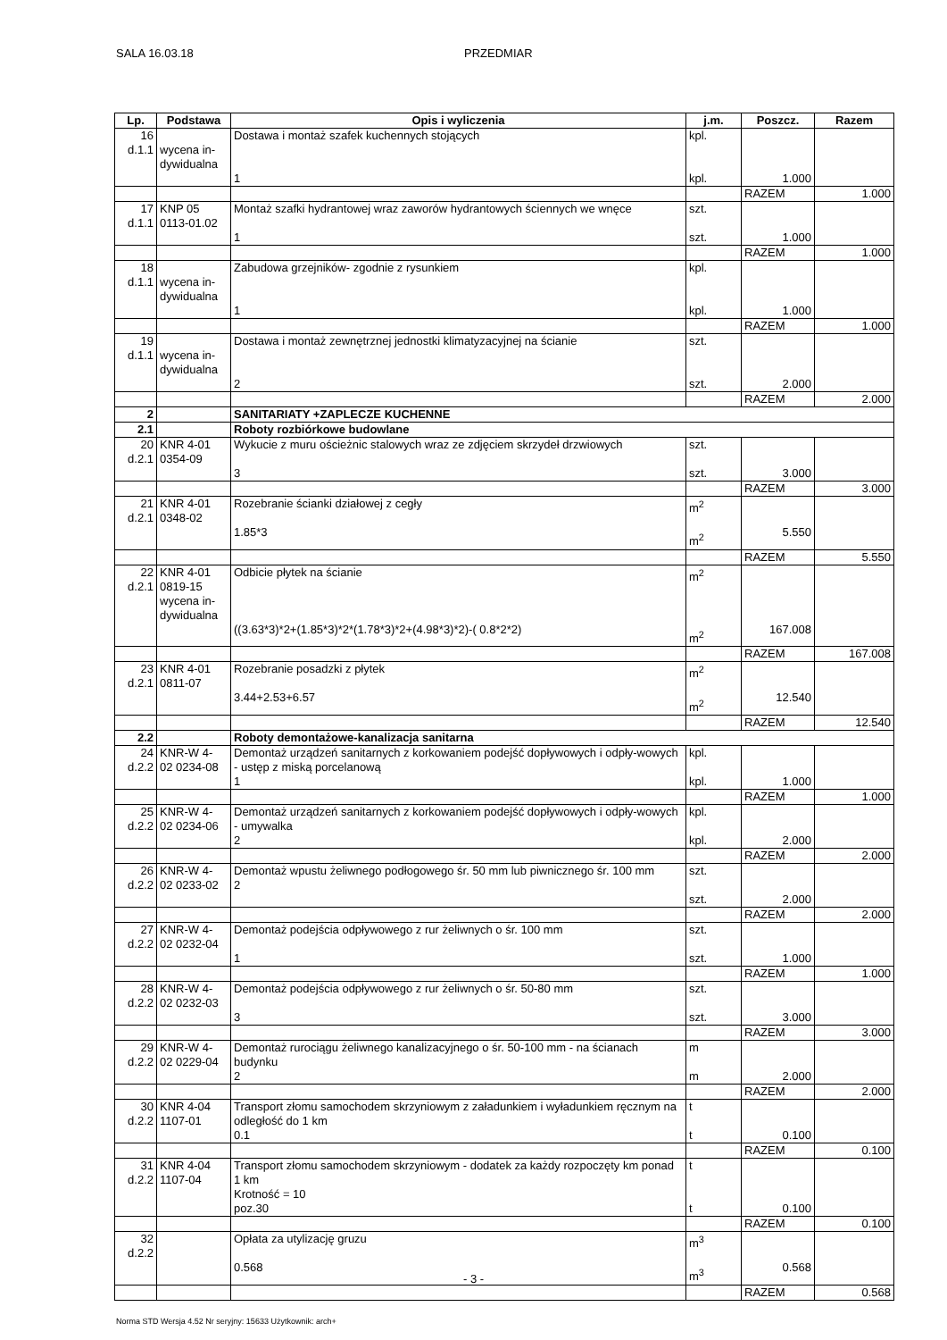SALA 16.03.18 PRZEDMIAR
| Lp. | Podstawa | Opis i wyliczenia | j.m. | Poszcz. | Razem |
| --- | --- | --- | --- | --- | --- |
| 16 d.1.1 | wycena in- dywidualna | Dostawa i montaż szafek kuchennych stojących 1 | kpl. kpl. | 1.000 | |
| | | | | RAZEM | 1.000 |
| 17 d.1.1 | KNP 05 0113-01.02 | Montaż szafki hydrantowej wraz zaworów hydrantowych ściennych we wnęce 1 | szt. szt. | 1.000 | |
| | | | | RAZEM | 1.000 |
| 18 d.1.1 | wycena in- dywidualna | Zabudowa grzejników- zgodnie z rysunkiem 1 | kpl. kpl. | 1.000 | |
| | | | | RAZEM | 1.000 |
| 19 d.1.1 | wycena in- dywidualna | Dostawa i montaż zewnętrznej jednostki klimatyzacyjnej na ścianie 2 | szt. szt. | 2.000 | |
| | | | | RAZEM | 2.000 |
| 2 | | SANITARIATY +ZAPLECZE KUCHENNE | | | |
| 2.1 | | Roboty rozbiórkowe budowlane | | | |
| 20 d.2.1 | KNR 4-01 0354-09 | Wykucie z muru ościeżnic stalowych wraz ze zdjęciem skrzydeł drzwiowych 3 | szt. szt. | 3.000 | |
| | | | | RAZEM | 3.000 |
| 21 d.2.1 | KNR 4-01 0348-02 | Rozebranie ścianki działowej z cegły 1.85*3 | m<sup>2</sup> m<sup>2</sup> | 5.550 | |
| | | | | RAZEM | 5.550 |
| 22 d.2.1 | KNR 4-01 0819-15 wycena in- dywidualna | Odbicie płytek na ścianie ((3.63*3)*2+(1.85*3)*2*(1.78*3)*2+(4.98*3)*2)-( 0.8*2*2) | m<sup>2</sup> m<sup>2</sup> | 167.008 | |
| | | | | RAZEM | 167.008 |
| 23 d.2.1 | KNR 4-01 0811-07 | Rozebranie posadzki z płytek 3.44+2.53+6.57 | m<sup>2</sup> m<sup>2</sup> | 12.540 | |
| | | | | RAZEM | 12.540 |
| 2.2 | | Roboty demontażowe-kanalizacja sanitarna | | | |
| 24 d.2.2 | KNR-W 4- 02 0234-08 | Demontaż urządzeń sanitarnych z korkowaniem podejść dopływowych i odpły-wowych - ustęp z miską porcelanową 1 | kpl. kpl. | 1.000 | |
| | | | | RAZEM | 1.000 |
| 25 d.2.2 | KNR-W 4- 02 0234-06 | Demontaż urządzeń sanitarnych z korkowaniem podejść dopływowych i odpły-wowych - umywalka 2 | kpl. kpl. | 2.000 | |
| | | | | RAZEM | 2.000 |
| 26 d.2.2 | KNR-W 4- 02 0233-02 | Demontaż wpustu żeliwnego podłogowego śr. 50 mm lub piwnicznego śr. 100 mm 2 | szt. szt. | 2.000 | |
| | | | | RAZEM | 2.000 |
| 27 d.2.2 | KNR-W 4- 02 0232-04 | Demontaż podejścia odpływowego z rur żeliwnych o śr. 100 mm 1 | szt. szt. | 1.000 | |
| | | | | RAZEM | 1.000 |
| 28 d.2.2 | KNR-W 4- 02 0232-03 | Demontaż podejścia odpływowego z rur żeliwnych o śr. 50-80 mm 3 | szt. szt. | 3.000 | |
| | | | | RAZEM | 3.000 |
| 29 d.2.2 | KNR-W 4- 02 0229-04 | Demontaż rurociągu żeliwnego kanalizacyjnego o śr. 50-100 mm - na ścianach budynku 2 | m m | 2.000 | |
| | | | | RAZEM | 2.000 |
| 30 d.2.2 | KNR 4-04 1107-01 | Transport złomu samochodem skrzyniowym z załadunkiem i wyładunkiem ręcznym na odległość do 1 km 0.1 | t t | 0.100 | |
| | | | | RAZEM | 0.100 |
| 31 d.2.2 | KNR 4-04 1107-04 | Transport złomu samochodem skrzyniowym - dodatek za każdy rozpoczęty km ponad 1 km Krotność = 10 poz.30 | t t | 0.100 | |
| | | | | RAZEM | 0.100 |
| 32 d.2.2 | | Opłata za utylizację gruzu 0.568 | m<sup>3</sup> m<sup>3</sup> | 0.568 | |
| | | | | RAZEM | 0.568 |
- 3 -
Norma STD Wersja 4.52 Nr seryjny: 15633 Użytkownik: arch+